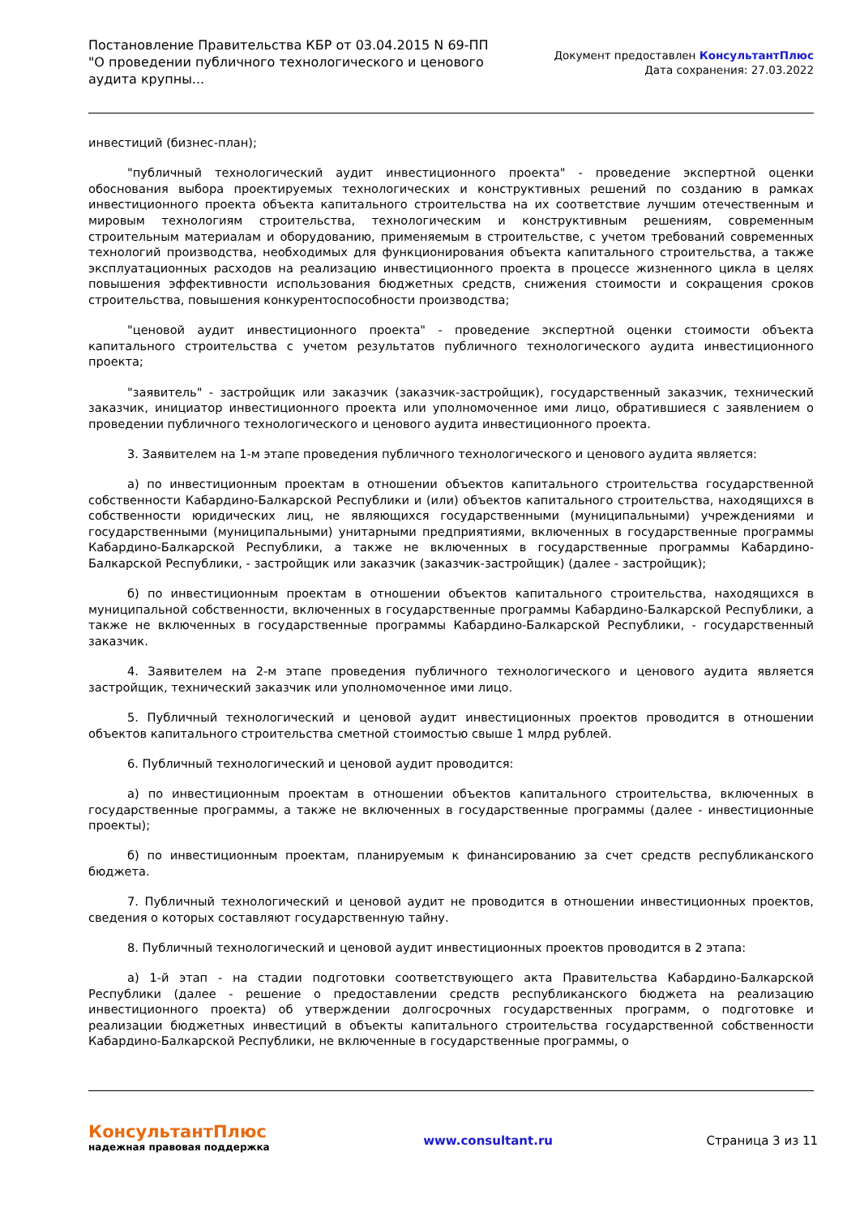Постановление Правительства КБР от 03.04.2015 N 69-ПП
"О проведении публичного технологического и ценового аудита крупны...
Документ предоставлен КонсультантПлюс
Дата сохранения: 27.03.2022
инвестиций (бизнес-план);
"публичный технологический аудит инвестиционного проекта" - проведение экспертной оценки обоснования выбора проектируемых технологических и конструктивных решений по созданию в рамках инвестиционного проекта объекта капитального строительства на их соответствие лучшим отечественным и мировым технологиям строительства, технологическим и конструктивным решениям, современным строительным материалам и оборудованию, применяемым в строительстве, с учетом требований современных технологий производства, необходимых для функционирования объекта капитального строительства, а также эксплуатационных расходов на реализацию инвестиционного проекта в процессе жизненного цикла в целях повышения эффективности использования бюджетных средств, снижения стоимости и сокращения сроков строительства, повышения конкурентоспособности производства;
"ценовой аудит инвестиционного проекта" - проведение экспертной оценки стоимости объекта капитального строительства с учетом результатов публичного технологического аудита инвестиционного проекта;
"заявитель" - застройщик или заказчик (заказчик-застройщик), государственный заказчик, технический заказчик, инициатор инвестиционного проекта или уполномоченное ими лицо, обратившиеся с заявлением о проведении публичного технологического и ценового аудита инвестиционного проекта.
3. Заявителем на 1-м этапе проведения публичного технологического и ценового аудита является:
а) по инвестиционным проектам в отношении объектов капитального строительства государственной собственности Кабардино-Балкарской Республики и (или) объектов капитального строительства, находящихся в собственности юридических лиц, не являющихся государственными (муниципальными) учреждениями и государственными (муниципальными) унитарными предприятиями, включенных в государственные программы Кабардино-Балкарской Республики, а также не включенных в государственные программы Кабардино-Балкарской Республики, - застройщик или заказчик (заказчик-застройщик) (далее - застройщик);
б) по инвестиционным проектам в отношении объектов капитального строительства, находящихся в муниципальной собственности, включенных в государственные программы Кабардино-Балкарской Республики, а также не включенных в государственные программы Кабардино-Балкарской Республики, - государственный заказчик.
4. Заявителем на 2-м этапе проведения публичного технологического и ценового аудита является застройщик, технический заказчик или уполномоченное ими лицо.
5. Публичный технологический и ценовой аудит инвестиционных проектов проводится в отношении объектов капитального строительства сметной стоимостью свыше 1 млрд рублей.
6. Публичный технологический и ценовой аудит проводится:
а) по инвестиционным проектам в отношении объектов капитального строительства, включенных в государственные программы, а также не включенных в государственные программы (далее - инвестиционные проекты);
б) по инвестиционным проектам, планируемым к финансированию за счет средств республиканского бюджета.
7. Публичный технологический и ценовой аудит не проводится в отношении инвестиционных проектов, сведения о которых составляют государственную тайну.
8. Публичный технологический и ценовой аудит инвестиционных проектов проводится в 2 этапа:
а) 1-й этап - на стадии подготовки соответствующего акта Правительства Кабардино-Балкарской Республики (далее - решение о предоставлении средств республиканского бюджета на реализацию инвестиционного проекта) об утверждении долгосрочных государственных программ, о подготовке и реализации бюджетных инвестиций в объекты капитального строительства государственной собственности Кабардино-Балкарской Республики, не включенные в государственные программы, о
КонсультантПлюс
надежная правовая поддержка
www.consultant.ru Страница 3 из 11